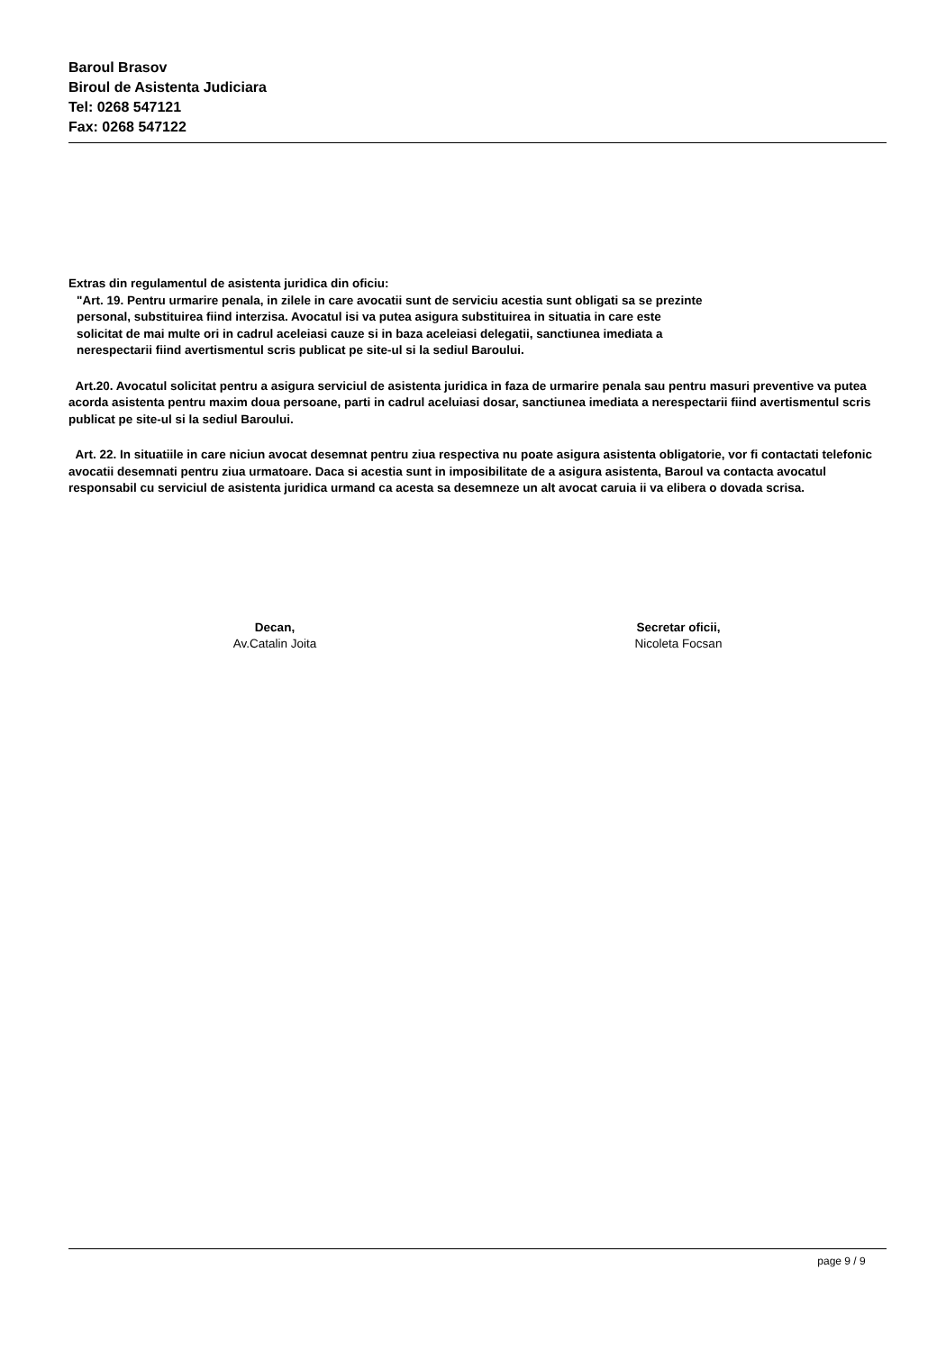Baroul Brasov
Biroul de Asistenta Judiciara
Tel: 0268 547121
Fax: 0268 547122
Extras din regulamentul de asistenta juridica din oficiu:
"Art. 19. Pentru urmarire penala, in zilele in care avocatii sunt de serviciu acestia sunt obligati sa se prezinte personal, substituirea fiind interzisa. Avocatul isi va putea asigura substituirea in situatia in care este solicitat de mai multe ori in cadrul aceleiasi cauze si in baza aceleiasi delegatii, sanctiunea imediata a nerespectarii fiind avertismentul scris publicat pe site-ul si la sediul Baroului.
Art.20. Avocatul solicitat pentru a asigura serviciul de asistenta juridica in faza de urmarire penala sau pentru masuri preventive va putea acorda asistenta pentru maxim doua persoane, parti in cadrul aceluiasi dosar, sanctiunea imediata a nerespectarii fiind avertismentul scris publicat pe site-ul si la sediul Baroului.
Art. 22. In situatiile in care niciun avocat desemnat pentru ziua respectiva nu poate asigura asistenta obligatorie, vor fi contactati telefonic avocatii desemnati pentru ziua urmatoare. Daca si acestia sunt in imposibilitate de a asigura asistenta, Baroul va contacta avocatul responsabil cu serviciul de asistenta juridica urmand ca acesta sa desemneze un alt avocat caruia ii va elibera o dovada scrisa.
Decan,
Av.Catalin Joita
Secretar oficii,
Nicoleta Focsan
page 9 / 9